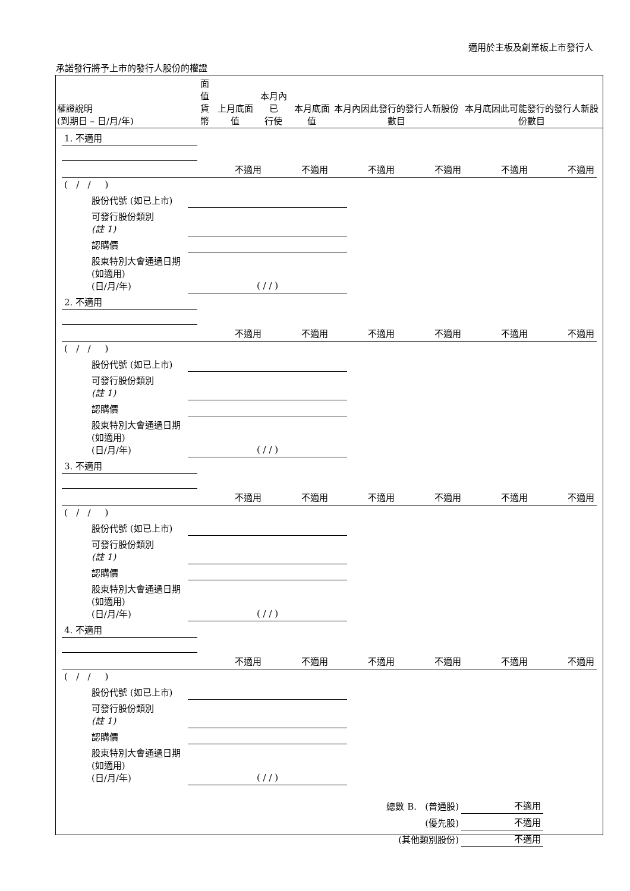適用於主板及創業板上市發行人
承諾發行將予上市的發行人股份的權證
| 權證說明 (到期日 – 日/月/年) | 面值 貨幣 | 上月底面值 | 本月內已 行使 | 本月底面值 | 本月內因此發行的發行人新股份數目 | 本月底因此可能發行的發行人新股份數目 |
| --- | --- | --- | --- | --- | --- | --- |
| 1. 不適用 | | | | | | |
| | 不適用 | 不適用 | 不適用 | 不適用 | 不適用 | 不適用 |
| ( / / ) | | | | | | |
| 股份代號 (如已上市) | |
| 可發行股份類別 (註 1) | |
| 認購價 | |
| 股東特別大會通過日期 (如適用) (日/月/年) | ( / / ) |
| 2. 不適用 | | | | | | |
| | 不適用 | 不適用 | 不適用 | 不適用 | 不適用 | 不適用 |
| ( / / ) | | | | | | |
| 股份代號 (如已上市) | |
| 可發行股份類別 (註 1) | |
| 認購價 | |
| 股東特別大會通過日期 (如適用) (日/月/年) | ( / / ) |
| 3. 不適用 | | | | | | |
| | 不適用 | 不適用 | 不適用 | 不適用 | 不適用 | 不適用 |
| ( / / ) | | | | | | |
| 股份代號 (如已上市) | |
| 可發行股份類別 (註 1) | |
| 認購價 | |
| 股東特別大會通過日期 (如適用) (日/月/年) | ( / / ) |
| 4. 不適用 | | | | | | |
| | 不適用 | 不適用 | 不適用 | 不適用 | 不適用 | 不適用 |
| ( / / ) | | | | | | |
| 股份代號 (如已上市) | |
| 可發行股份類別 (註 1) | |
| 認購價 | |
| 股東特別大會通過日期 (如適用) (日/月/年) | ( / / ) |
| 總數 B. (普通股) | 不適用 |
| (優先股) | 不適用 |
| (其他類別股份) | 不適用 |